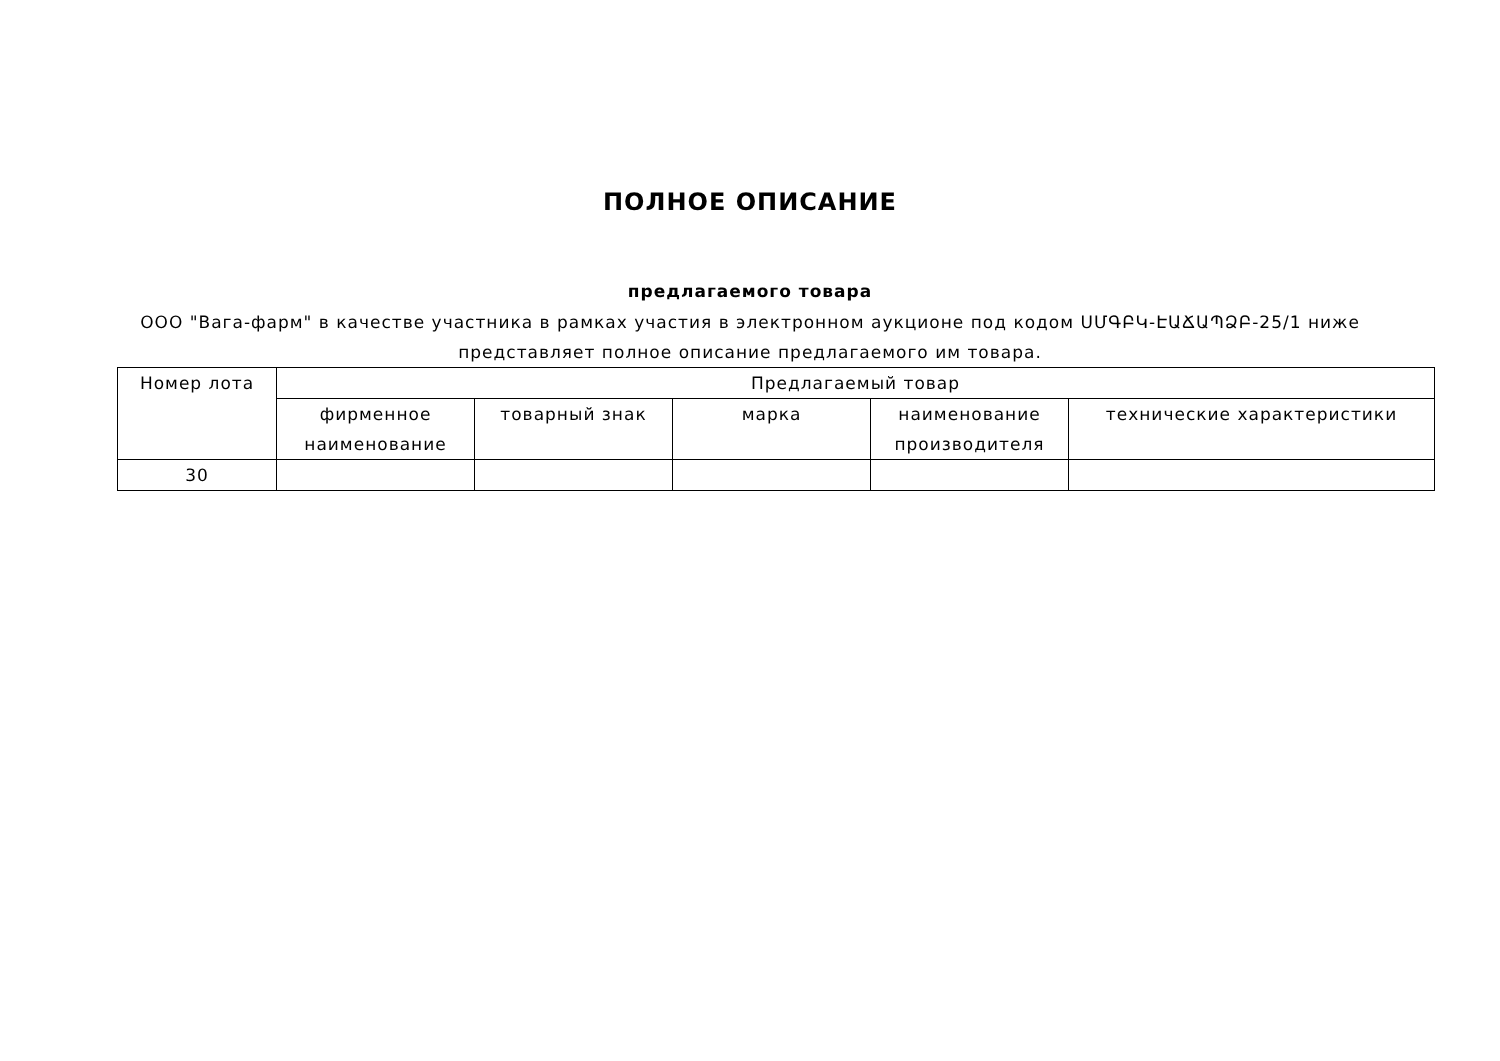ПОЛНОЕ ОПИСАНИЕ
предлагаемого товара
ООО "Вага-фарм" в качестве участника в рамках участия в электронном аукционе под кодом ՍՄԳԲԿ-ԷԱՃԱՊՁԲ-25/1 ниже представляет полное описание предлагаемого им товара.
| Номер лота | Предлагаемый товар | | | | |
| --- | --- | --- | --- | --- | --- |
| | фирменное наименование | товарный знак | марка | наименование производителя | технические характеристики |
| 30 | | | | | |